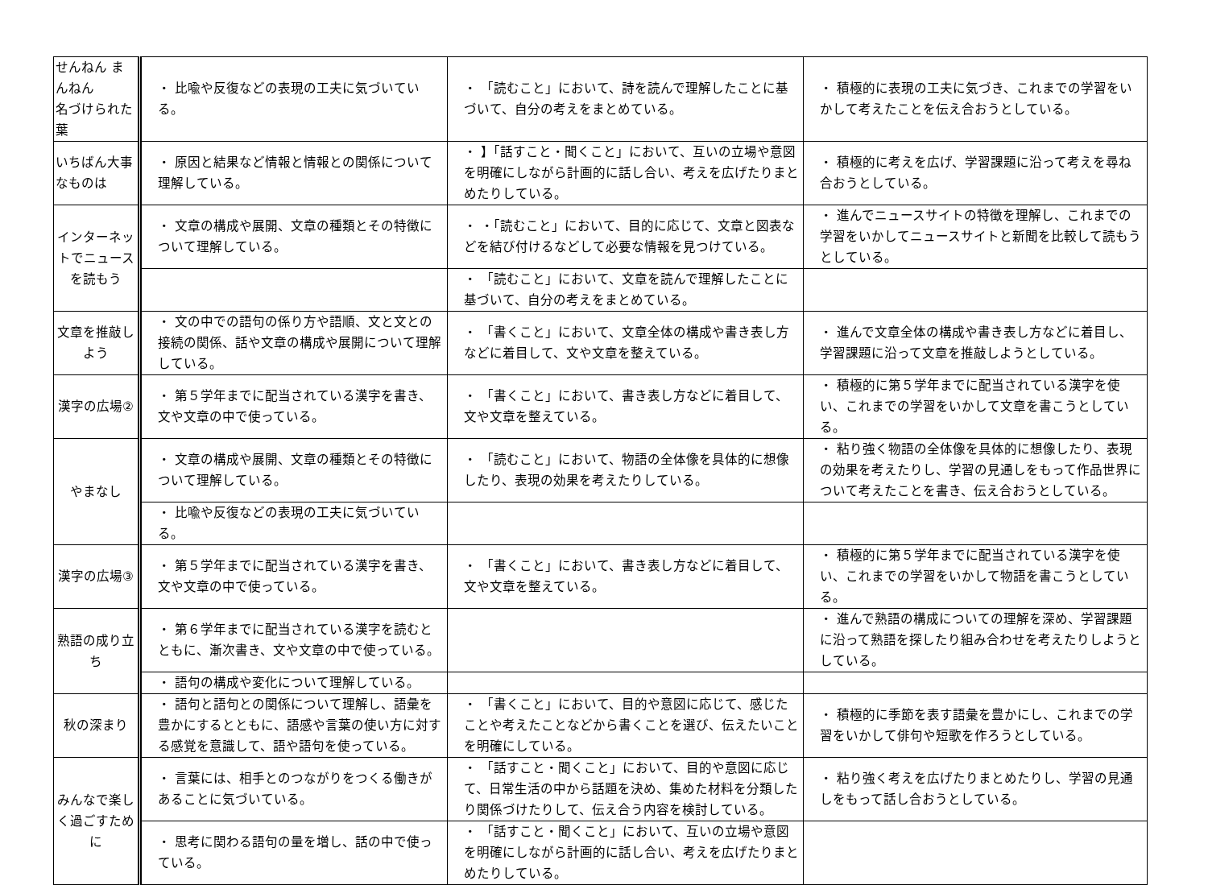| せんねん まんねん 名づけられた葉 | ・ 比喩や反復などの表現の工夫に気づいている。 | ・ 「読むこと」において、詩を読んで理解したことに基づいて、自分の考えをまとめている。 | ・ 積極的に表現の工夫に気づき、これまでの学習をいかして考えたことを伝え合おうとしている。 |
| いちばん大事なものは | ・ 原因と結果など情報と情報との関係について理解している。 | ・ 】「話すこと・聞くこと」において、互いの立場や意図を明確にしながら計画的に話し合い、考えを広げたりまとめたりしている。 | ・ 積極的に考えを広げ、学習課題に沿って考えを尋ね合おうとしている。 |
| インターネットでニュースを読もう | ・ 文章の構成や展開、文章の種類とその特徴について理解している。 | ・ ・「読むこと」において、目的に応じて、文章と図表などを結び付けるなどして必要な情報を見つけている。 | ・ 進んでニュースサイトの特徴を理解し、これまでの学習をいかしてニュースサイトと新聞を比較して読もうとしている。 |
| | | ・ 「読むこと」において、文章を読んで理解したことに基づいて、自分の考えをまとめている。 | |
| 文章を推敲しよう | ・ 文の中での語句の係り方や語順、文と文との接続の関係、話や文章の構成や展開について理解している。 | ・ 「書くこと」において、文章全体の構成や書き表し方などに着目して、文や文章を整えている。 | ・ 進んで文章全体の構成や書き表し方などに着目し、学習課題に沿って文章を推敲しようとしている。 |
| 漢字の広場② | ・ 第５学年までに配当されている漢字を書き、文や文章の中で使っている。 | ・ 「書くこと」において、書き表し方などに着目して、文や文章を整えている。 | ・ 積極的に第５学年までに配当されている漢字を使い、これまでの学習をいかして文章を書こうとしている。 |
| やまなし | ・ 文章の構成や展開、文章の種類とその特徴について理解している。 | ・ 「読むこと」において、物語の全体像を具体的に想像したり、表現の効果を考えたりしている。 | ・ 粘り強く物語の全体像を具体的に想像したり、表現の効果を考えたりし、学習の見通しをもって作品世界について考えたことを書き、伝え合おうとしている。 |
| | ・ 比喩や反復などの表現の工夫に気づいている。 | | |
| 漢字の広場③ | ・ 第５学年までに配当されている漢字を書き、文や文章の中で使っている。 | ・ 「書くこと」において、書き表し方などに着目して、文や文章を整えている。 | ・ 積極的に第５学年までに配当されている漢字を使い、これまでの学習をいかして物語を書こうとしている。 |
| 熟語の成り立ち | ・ 第６学年までに配当されている漢字を読むとともに、漸次書き、文や文章の中で使っている。 | | ・ 進んで熟語の構成についての理解を深め、学習課題に沿って熟語を探したり組み合わせを考えたりしようとしている。 |
| | ・ 語句の構成や変化について理解している。 | | |
| 秋の深まり | ・ 語句と語句との関係について理解し、語彙を豊かにするとともに、語感や言葉の使い方に対する感覚を意識して、語や語句を使っている。 | ・ 「書くこと」において、目的や意図に応じて、感じたことや考えたことなどから書くことを選び、伝えたいことを明確にしている。 | ・ 積極的に季節を表す語彙を豊かにし、これまでの学習をいかして俳句や短歌を作ろうとしている。 |
| みんなで楽しく過ごすために | ・ 言葉には、相手とのつながりをつくる働きがあることに気づいている。 | ・ 「話すこと・聞くこと」において、目的や意図に応じて、日常生活の中から話題を決め、集めた材料を分類したり関係づけたりして、伝え合う内容を検討している。 | ・ 粘り強く考えを広げたりまとめたりし、学習の見通しをもって話し合おうとしている。 |
| | ・ 思考に関わる語句の量を増し、話の中で使っている。 | ・ 「話すこと・聞くこと」において、互いの立場や意図を明確にしながら計画的に話し合い、考えを広げたりまとめたりしている。 | |